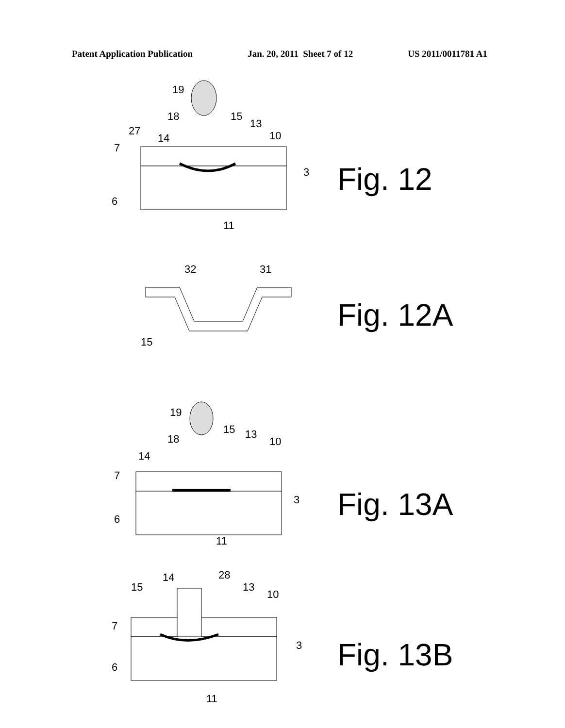Patent Application Publication Jan. 20, 2011 Sheet 7 of 12 US 2011/0011781 A1
19
18
27
14
15
13
10
7
3
6
11
Fig. 12
32
31
15
Fig. 12A
19
18
14
15
13
10
7
3
6
11
Fig. 13A
14
28
15
13
10
7
3
6
11
Fig. 13B